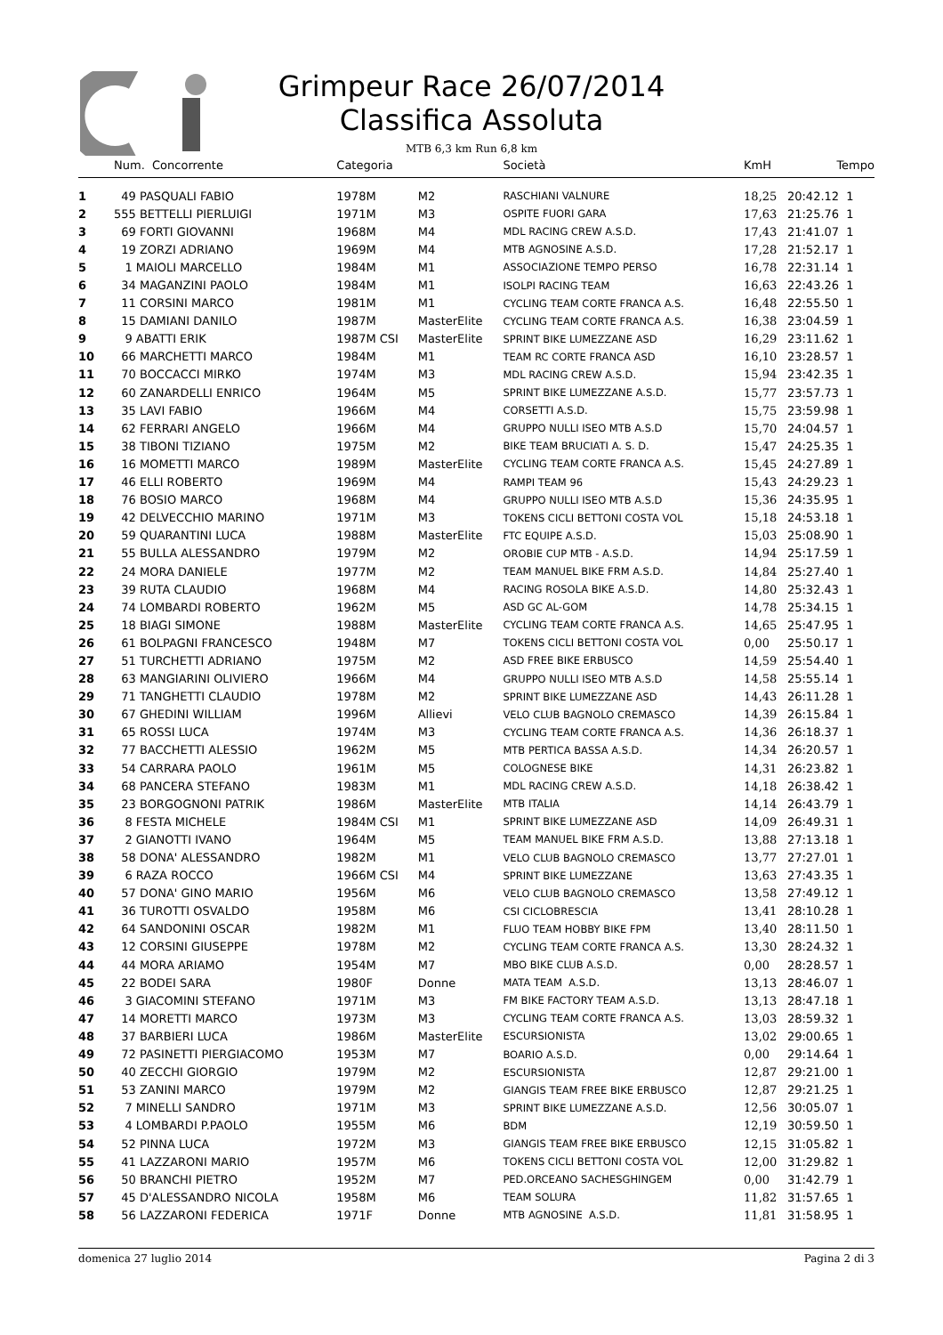Grimpeur Race 26/07/2014
Classifica Assoluta
MTB 6,3 km Run 6,8 km
| | Num. Concorrente | Categoria | | Società | KmH | Tempo |
| --- | --- | --- | --- | --- | --- | --- |
| 1 | 49 PASQUALI FABIO | 1978M | M2 | RASCHIANI VALNURE | 18,25 | 20:42.12 1 |
| 2 | 555 BETTELLI PIERLUIGI | 1971M | M3 | OSPITE FUORI GARA | 17,63 | 21:25.76 1 |
| 3 | 69 FORTI GIOVANNI | 1968M | M4 | MDL RACING CREW A.S.D. | 17,43 | 21:41.07 1 |
| 4 | 19 ZORZI ADRIANO | 1969M | M4 | MTB AGNOSINE A.S.D. | 17,28 | 21:52.17 1 |
| 5 | 1 MAIOLI MARCELLO | 1984M | M1 | ASSOCIAZIONE TEMPO PERSO | 16,78 | 22:31.14 1 |
| 6 | 34 MAGANZINI PAOLO | 1984M | M1 | ISOLPI RACING TEAM | 16,63 | 22:43.26 1 |
| 7 | 11 CORSINI MARCO | 1981M | M1 | CYCLING TEAM CORTE FRANCA A.S. | 16,48 | 22:55.50 1 |
| 8 | 15 DAMIANI DANILO | 1987M | MasterElite | CYCLING TEAM CORTE FRANCA A.S. | 16,38 | 23:04.59 1 |
| 9 | 9 ABATTI ERIK | 1987M CSI | MasterElite | SPRINT BIKE LUMEZZANE ASD | 16,29 | 23:11.62 1 |
| 10 | 66 MARCHETTI MARCO | 1984M | M1 | TEAM RC CORTE FRANCA ASD | 16,10 | 23:28.57 1 |
| 11 | 70 BOCCACCI MIRKO | 1974M | M3 | MDL RACING CREW A.S.D. | 15,94 | 23:42.35 1 |
| 12 | 60 ZANARDELLI ENRICO | 1964M | M5 | SPRINT BIKE LUMEZZANE A.S.D. | 15,77 | 23:57.73 1 |
| 13 | 35 LAVI FABIO | 1966M | M4 | CORSETTI A.S.D. | 15,75 | 23:59.98 1 |
| 14 | 62 FERRARI ANGELO | 1966M | M4 | GRUPPO NULLI ISEO MTB A.S.D | 15,70 | 24:04.57 1 |
| 15 | 38 TIBONI TIZIANO | 1975M | M2 | BIKE TEAM BRUCIATI A. S. D. | 15,47 | 24:25.35 1 |
| 16 | 16 MOMETTI MARCO | 1989M | MasterElite | CYCLING TEAM CORTE FRANCA A.S. | 15,45 | 24:27.89 1 |
| 17 | 46 ELLI ROBERTO | 1969M | M4 | RAMPI TEAM 96 | 15,43 | 24:29.23 1 |
| 18 | 76 BOSIO MARCO | 1968M | M4 | GRUPPO NULLI ISEO MTB A.S.D | 15,36 | 24:35.95 1 |
| 19 | 42 DELVECCHIO MARINO | 1971M | M3 | TOKENS CICLI BETTONI COSTA VOL | 15,18 | 24:53.18 1 |
| 20 | 59 QUARANTINI LUCA | 1988M | MasterElite | FTC EQUIPE A.S.D. | 15,03 | 25:08.90 1 |
| 21 | 55 BULLA ALESSANDRO | 1979M | M2 | OROBIE CUP MTB - A.S.D. | 14,94 | 25:17.59 1 |
| 22 | 24 MORA DANIELE | 1977M | M2 | TEAM MANUEL BIKE FRM A.S.D. | 14,84 | 25:27.40 1 |
| 23 | 39 RUTA CLAUDIO | 1968M | M4 | RACING ROSOLA BIKE A.S.D. | 14,80 | 25:32.43 1 |
| 24 | 74 LOMBARDI ROBERTO | 1962M | M5 | ASD GC AL-GOM | 14,78 | 25:34.15 1 |
| 25 | 18 BIAGI SIMONE | 1988M | MasterElite | CYCLING TEAM CORTE FRANCA A.S. | 14,65 | 25:47.95 1 |
| 26 | 61 BOLPAGNI FRANCESCO | 1948M | M7 | TOKENS CICLI BETTONI COSTA VOL | 0,00 | 25:50.17 1 |
| 27 | 51 TURCHETTI ADRIANO | 1975M | M2 | ASD FREE BIKE ERBUSCO | 14,59 | 25:54.40 1 |
| 28 | 63 MANGIARINI OLIVIERO | 1966M | M4 | GRUPPO NULLI ISEO MTB A.S.D | 14,58 | 25:55.14 1 |
| 29 | 71 TANGHETTI CLAUDIO | 1978M | M2 | SPRINT BIKE LUMEZZANE ASD | 14,43 | 26:11.28 1 |
| 30 | 67 GHEDINI WILLIAM | 1996M | Allievi | VELO CLUB BAGNOLO CREMASCO | 14,39 | 26:15.84 1 |
| 31 | 65 ROSSI LUCA | 1974M | M3 | CYCLING TEAM CORTE FRANCA A.S. | 14,36 | 26:18.37 1 |
| 32 | 77 BACCHETTI ALESSIO | 1962M | M5 | MTB PERTICA BASSA A.S.D. | 14,34 | 26:20.57 1 |
| 33 | 54 CARRARA PAOLO | 1961M | M5 | COLOGNESE BIKE | 14,31 | 26:23.82 1 |
| 34 | 68 PANCERA STEFANO | 1983M | M1 | MDL RACING CREW A.S.D. | 14,18 | 26:38.42 1 |
| 35 | 23 BORGOGNONI PATRIK | 1986M | MasterElite | MTB ITALIA | 14,14 | 26:43.79 1 |
| 36 | 8 FESTA MICHELE | 1984M CSI | M1 | SPRINT BIKE LUMEZZANE ASD | 14,09 | 26:49.31 1 |
| 37 | 2 GIANOTTI IVANO | 1964M | M5 | TEAM MANUEL BIKE FRM A.S.D. | 13,88 | 27:13.18 1 |
| 38 | 58 DONA' ALESSANDRO | 1982M | M1 | VELO CLUB BAGNOLO CREMASCO | 13,77 | 27:27.01 1 |
| 39 | 6 RAZA ROCCO | 1966M CSI | M4 | SPRINT BIKE LUMEZZANE | 13,63 | 27:43.35 1 |
| 40 | 57 DONA' GINO MARIO | 1956M | M6 | VELO CLUB BAGNOLO CREMASCO | 13,58 | 27:49.12 1 |
| 41 | 36 TUROTTI OSVALDO | 1958M | M6 | CSI CICLOBRESCIA | 13,41 | 28:10.28 1 |
| 42 | 64 SANDONINI OSCAR | 1982M | M1 | FLUO TEAM HOBBY BIKE FPM | 13,40 | 28:11.50 1 |
| 43 | 12 CORSINI GIUSEPPE | 1978M | M2 | CYCLING TEAM CORTE FRANCA A.S. | 13,30 | 28:24.32 1 |
| 44 | 44 MORA ARIAMO | 1954M | M7 | MBO BIKE CLUB A.S.D. | 0,00 | 28:28.57 1 |
| 45 | 22 BODEI SARA | 1980F | Donne | MATA TEAM A.S.D. | 13,13 | 28:46.07 1 |
| 46 | 3 GIACOMINI STEFANO | 1971M | M3 | FM BIKE FACTORY TEAM A.S.D. | 13,13 | 28:47.18 1 |
| 47 | 14 MORETTI MARCO | 1973M | M3 | CYCLING TEAM CORTE FRANCA A.S. | 13,03 | 28:59.32 1 |
| 48 | 37 BARBIERI LUCA | 1986M | MasterElite | ESCURSIONISTA | 13,02 | 29:00.65 1 |
| 49 | 72 PASINETTI PIERGIACOMO | 1953M | M7 | BOARIO A.S.D. | 0,00 | 29:14.64 1 |
| 50 | 40 ZECCHI GIORGIO | 1979M | M2 | ESCURSIONISTA | 12,87 | 29:21.00 1 |
| 51 | 53 ZANINI MARCO | 1979M | M2 | GIANGIS TEAM FREE BIKE ERBUSCO | 12,87 | 29:21.25 1 |
| 52 | 7 MINELLI SANDRO | 1971M | M3 | SPRINT BIKE LUMEZZANE A.S.D. | 12,56 | 30:05.07 1 |
| 53 | 4 LOMBARDI P.PAOLO | 1955M | M6 | BDM | 12,19 | 30:59.50 1 |
| 54 | 52 PINNA LUCA | 1972M | M3 | GIANGIS TEAM FREE BIKE ERBUSCO | 12,15 | 31:05.82 1 |
| 55 | 41 LAZZARONI MARIO | 1957M | M6 | TOKENS CICLI BETTONI COSTA VOL | 12,00 | 31:29.82 1 |
| 56 | 50 BRANCHI PIETRO | 1952M | M7 | PED.ORCEANO SACHESGHINGEM | 0,00 | 31:42.79 1 |
| 57 | 45 D'ALESSANDRO NICOLA | 1958M | M6 | TEAM SOLURA | 11,82 | 31:57.65 1 |
| 58 | 56 LAZZARONI FEDERICA | 1971F | Donne | MTB AGNOSINE A.S.D. | 11,81 | 31:58.95 1 |
domenica 27 luglio 2014 Pagina 2 di 3